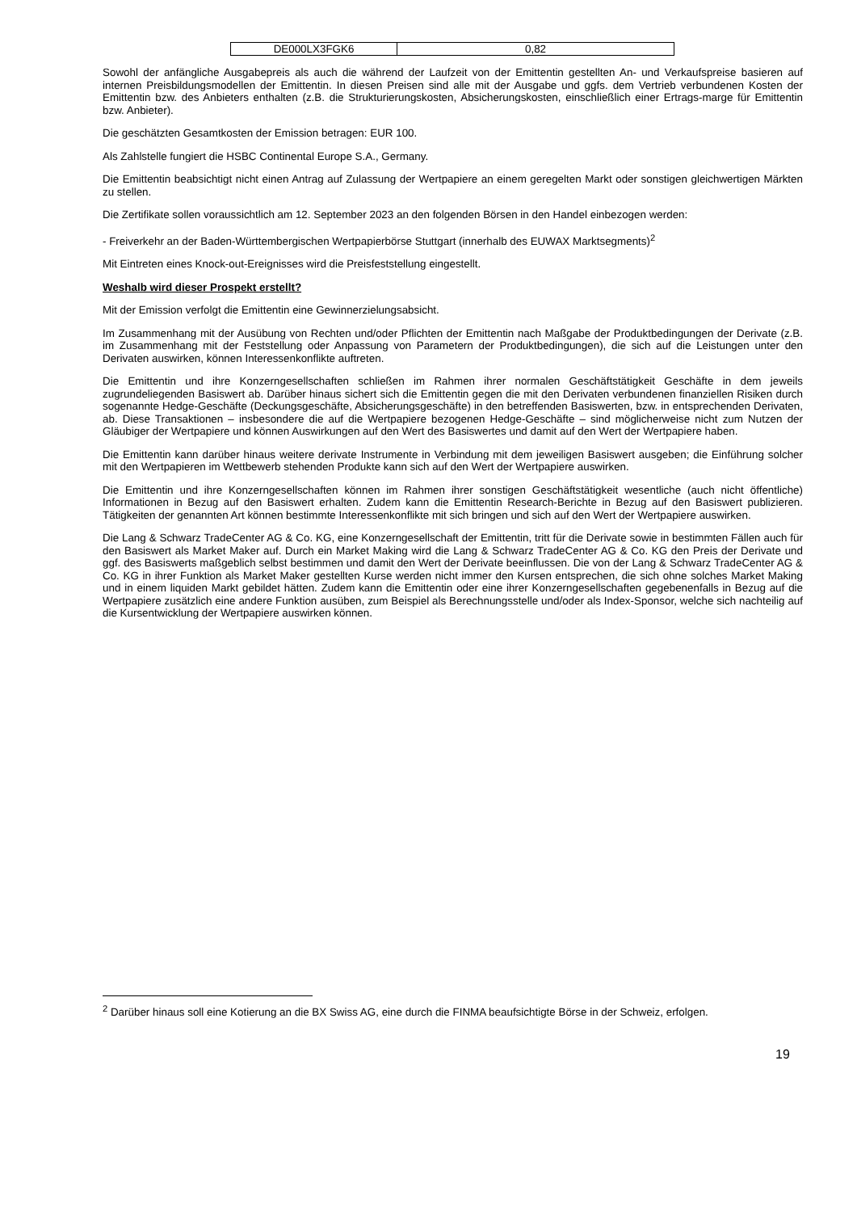| DE000LX3FGK6 | 0,82 |
Sowohl der anfängliche Ausgabepreis als auch die während der Laufzeit von der Emittentin gestellten An- und Verkaufspreise basieren auf internen Preisbildungsmodellen der Emittentin. In diesen Preisen sind alle mit der Ausgabe und ggfs. dem Vertrieb verbundenen Kosten der Emittentin bzw. des Anbieters enthalten (z.B. die Strukturierungskosten, Absicherungskosten, einschließlich einer Ertrags-marge für Emittentin bzw. Anbieter).
Die geschätzten Gesamtkosten der Emission betragen: EUR 100.
Als Zahlstelle fungiert die HSBC Continental Europe S.A., Germany.
Die Emittentin beabsichtigt nicht einen Antrag auf Zulassung der Wertpapiere an einem geregelten Markt oder sonstigen gleichwertigen Märkten zu stellen.
Die Zertifikate sollen voraussichtlich am 12. September 2023 an den folgenden Börsen in den Handel einbezogen werden:
- Freiverkehr an der Baden-Württembergischen Wertpapierbörse Stuttgart (innerhalb des EUWAX Marktsegments)<sup>2</sup>
Mit Eintreten eines Knock-out-Ereignisses wird die Preisfeststellung eingestellt.
Weshalb wird dieser Prospekt erstellt?
Mit der Emission verfolgt die Emittentin eine Gewinnerzielungsabsicht.
Im Zusammenhang mit der Ausübung von Rechten und/oder Pflichten der Emittentin nach Maßgabe der Produktbedingungen der Derivate (z.B. im Zusammenhang mit der Feststellung oder Anpassung von Parametern der Produktbedingungen), die sich auf die Leistungen unter den Derivaten auswirken, können Interessenkonflikte auftreten.
Die Emittentin und ihre Konzerngesellschaften schließen im Rahmen ihrer normalen Geschäftstätigkeit Geschäfte in dem jeweils zugrundeliegenden Basiswert ab. Darüber hinaus sichert sich die Emittentin gegen die mit den Derivaten verbundenen finanziellen Risiken durch sogenannte Hedge-Geschäfte (Deckungsgeschäfte, Absicherungsgeschäfte) in den betreffenden Basiswerten, bzw. in entsprechenden Derivaten, ab. Diese Transaktionen – insbesondere die auf die Wertpapiere bezogenen Hedge-Geschäfte – sind möglicherweise nicht zum Nutzen der Gläubiger der Wertpapiere und können Auswirkungen auf den Wert des Basiswertes und damit auf den Wert der Wertpapiere haben.
Die Emittentin kann darüber hinaus weitere derivate Instrumente in Verbindung mit dem jeweiligen Basiswert ausgeben; die Einführung solcher mit den Wertpapieren im Wettbewerb stehenden Produkte kann sich auf den Wert der Wertpapiere auswirken.
Die Emittentin und ihre Konzerngesellschaften können im Rahmen ihrer sonstigen Geschäftstätigkeit wesentliche (auch nicht öffentliche) Informationen in Bezug auf den Basiswert erhalten. Zudem kann die Emittentin Research-Berichte in Bezug auf den Basiswert publizieren. Tätigkeiten der genannten Art können bestimmte Interessenkonflikte mit sich bringen und sich auf den Wert der Wertpapiere auswirken.
Die Lang & Schwarz TradeCenter AG & Co. KG, eine Konzerngesellschaft der Emittentin, tritt für die Derivate sowie in bestimmten Fällen auch für den Basiswert als Market Maker auf. Durch ein Market Making wird die Lang & Schwarz TradeCenter AG & Co. KG den Preis der Derivate und ggf. des Basiswerts maßgeblich selbst bestimmen und damit den Wert der Derivate beeinflussen. Die von der Lang & Schwarz TradeCenter AG & Co. KG in ihrer Funktion als Market Maker gestellten Kurse werden nicht immer den Kursen entsprechen, die sich ohne solches Market Making und in einem liquiden Markt gebildet hätten. Zudem kann die Emittentin oder eine ihrer Konzerngesellschaften gegebenenfalls in Bezug auf die Wertpapiere zusätzlich eine andere Funktion ausüben, zum Beispiel als Berechnungsstelle und/oder als Index-Sponsor, welche sich nachteilig auf die Kursentwicklung der Wertpapiere auswirken können.
<sup>2</sup> Darüber hinaus soll eine Kotierung an die BX Swiss AG, eine durch die FINMA beaufsichtigte Börse in der Schweiz, erfolgen.
19